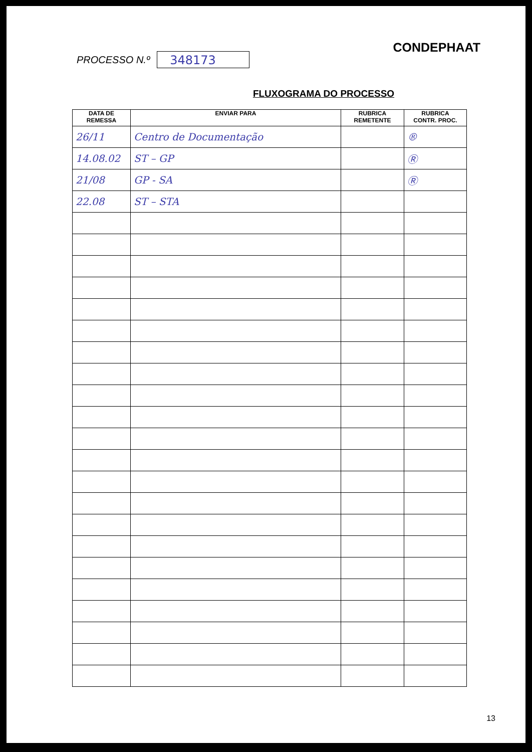PROCESSO N.º 348173
CONDEPHAAT
FLUXOGRAMA DO PROCESSO
| DATA DE REMESSA | ENVIAR PARA | RUBRICA REMETENTE | RUBRICA CONTR. PROC. |
| --- | --- | --- | --- |
| 26/11 | Centro de Documentação | | ® |
| 14.08.02 | ST – GP | | Ⓡ |
| 21/08 | GP - SA | | Ⓡ |
| 22.08 | ST – STA | | |
13